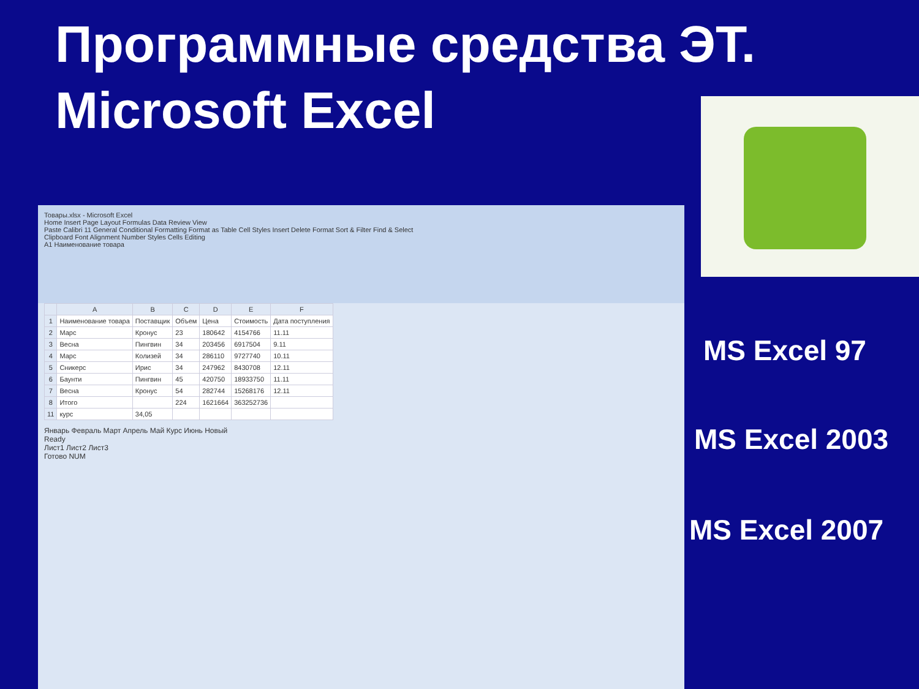Программные средства ЭТ.
Microsoft Excel
Товары.xlsx - Microsoft Excel
Home Insert Page Layout Formulas Data Review View
Paste Calibri 11 General Conditional Formatting Format as Table Cell Styles Insert Delete Format Sort & Filter Find & Select
Clipboard Font Alignment Number Styles Cells Editing
A1 Наименование товара
| | A | B | C | D | E | F |
| --- | --- | --- | --- | --- | --- | --- |
| 1 | Наименование товара | Поставщик | Объем | Цена | Стоимость | Дата поступления |
| 2 | Марс | Кронус | 23 | 180642 | 4154766 | 11.11 |
| 3 | Весна | Пингвин | 34 | 203456 | 6917504 | 9.11 |
| 4 | Марс | Колизей | 34 | 286110 | 9727740 | 10.11 |
| 5 | Сникерс | Ирис | 34 | 247962 | 8430708 | 12.11 |
| 6 | Баунти | Пингвин | 45 | 420750 | 18933750 | 11.11 |
| 7 | Весна | Кронус | 54 | 282744 | 15268176 | 12.11 |
| 8 | Итого | | 224 | 1621664 | 363252736 | |
| 11 | курс | 34,05 | | | | |
Январь Февраль Март Апрель Май Курс Июнь Новый
Ready
Лист1 Лист2 Лист3
Готово NUM
MS Excel 97
MS Excel 2003
MS Excel 2007